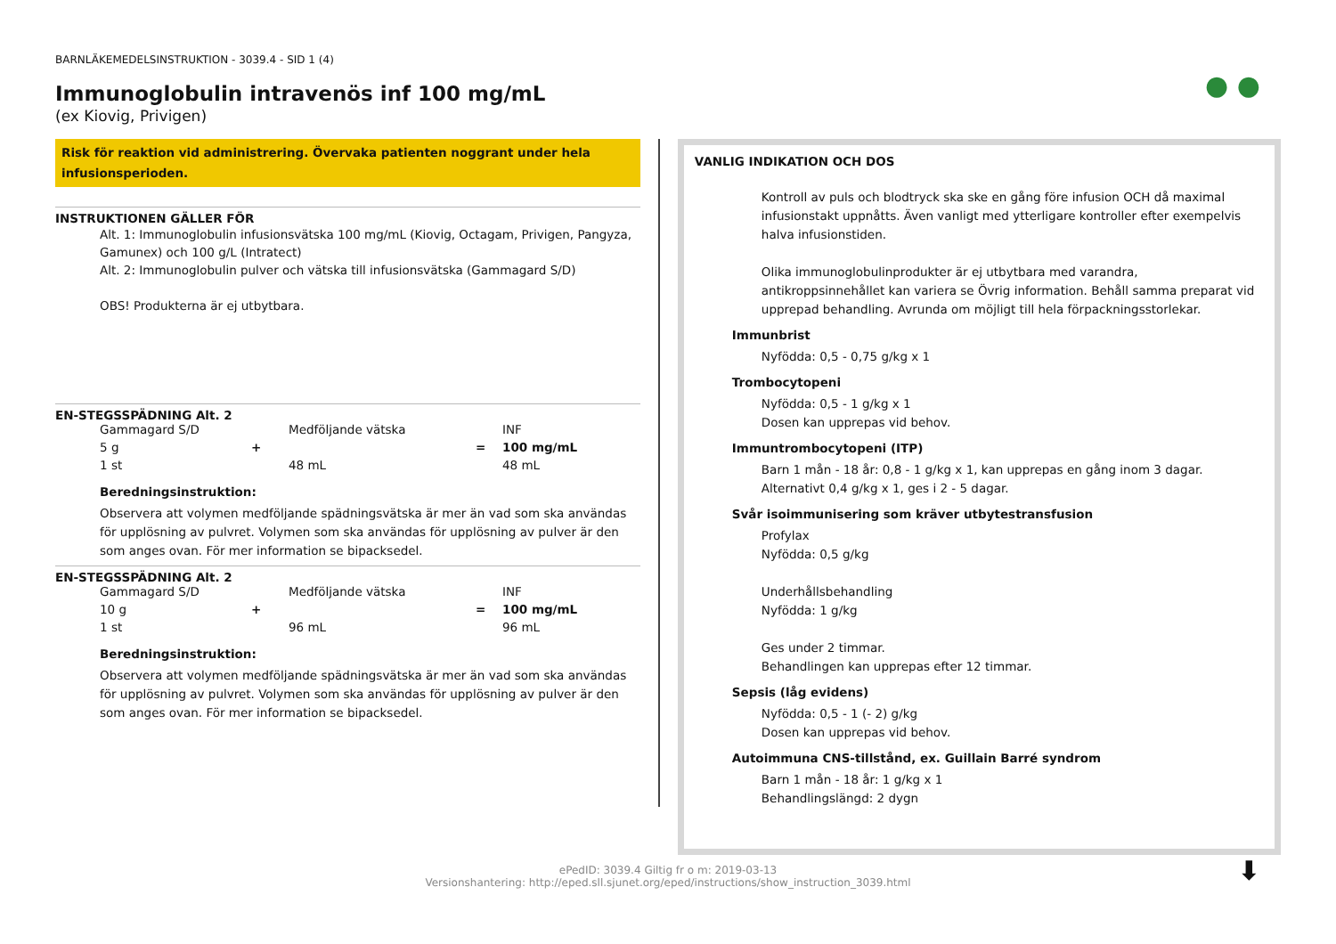● ●
BARNLÄKEMEDELSINSTRUKTION - 3039.4 - SID 1 (4)
Immunoglobulin intravenös inf 100 mg/mL
(ex Kiovig, Privigen)
Risk för reaktion vid administrering. Övervaka patienten noggrant under hela infusionsperioden.
INSTRUKTIONEN GÄLLER FÖR
Alt. 1: Immunoglobulin infusionsvätska 100 mg/mL (Kiovig, Octagam, Privigen, Pangyza, Gamunex) och 100 g/L (Intratect)
Alt. 2: Immunoglobulin pulver och vätska till infusionsvätska (Gammagard S/D)
OBS! Produkterna är ej utbytbara.
EN-STEGSSPÄDNING Alt. 2
| Gammagard S/D | | Medföljande vätska | | INF |
| 5 g | + | | = | 100 mg/mL |
| 1 st | | 48 mL | | 48 mL |
Beredningsinstruktion:
Observera att volymen medföljande spädningsvätska är mer än vad som ska användas för upplösning av pulvret. Volymen som ska användas för upplösning av pulver är den som anges ovan. För mer information se bipacksedel.
EN-STEGSSPÄDNING Alt. 2
| Gammagard S/D | | Medföljande vätska | | INF |
| 10 g | + | | = | 100 mg/mL |
| 1 st | | 96 mL | | 96 mL |
Beredningsinstruktion:
Observera att volymen medföljande spädningsvätska är mer än vad som ska användas för upplösning av pulvret. Volymen som ska användas för upplösning av pulver är den som anges ovan. För mer information se bipacksedel.
VANLIG INDIKATION OCH DOS
Kontroll av puls och blodtryck ska ske en gång före infusion OCH då maximal infusionstakt uppnåtts. Även vanligt med ytterligare kontroller efter exempelvis halva infusionstiden.
Olika immunoglobulinprodukter är ej utbytbara med varandra, antikroppsinnehållet kan variera se Övrig information. Behåll samma preparat vid upprepad behandling. Avrunda om möjligt till hela förpackningsstorlekar.
Immunbrist
Nyfödda: 0,5 - 0,75 g/kg x 1
Trombocytopeni
Nyfödda: 0,5 - 1 g/kg x 1
Dosen kan upprepas vid behov.
Immuntrombocytopeni (ITP)
Barn 1 mån - 18 år: 0,8 - 1 g/kg x 1, kan upprepas en gång inom 3 dagar.
Alternativt 0,4 g/kg x 1, ges i 2 - 5 dagar.
Svår isoimmunisering som kräver utbytestransfusion
Profylax
Nyfödda: 0,5 g/kg
Underhållsbehandling
Nyfödda: 1 g/kg
Ges under 2 timmar.
Behandlingen kan upprepas efter 12 timmar.
Sepsis (låg evidens)
Nyfödda: 0,5 - 1 (- 2) g/kg
Dosen kan upprepas vid behov.
Autoimmuna CNS-tillstånd, ex. Guillain Barré syndrom
Barn 1 mån - 18 år: 1 g/kg x 1
Behandlingslängd: 2 dygn
ePedID: 3039.4 Giltig fr o m: 2019-03-13
Versionshantering: http://eped.sll.sjunet.org/eped/instructions/show_instruction_3039.html
⬇